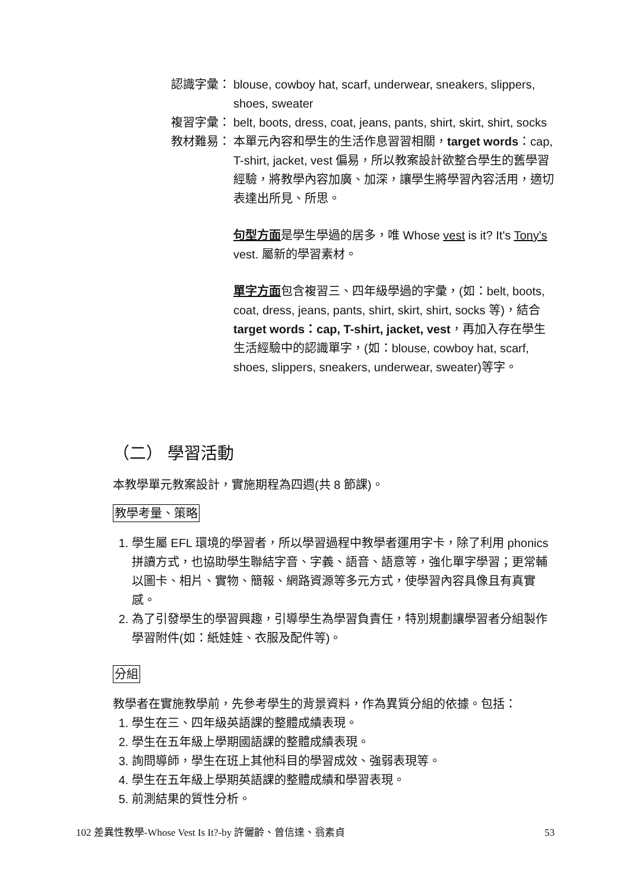認識字彙： blouse, cowboy hat, scarf, underwear, sneakers, slippers, shoes, sweater
複習字彙： belt, boots, dress, coat, jeans, pants, shirt, skirt, shirt, socks
教材難易： 本單元內容和學生的生活作息習習相關，target words：cap, T-shirt, jacket, vest 偏易，所以教案設計欲整合學生的舊學習經驗，將教學內容加廣、加深，讓學生將學習內容活用，適切表達出所見、所思。
句型方面是學生學過的居多，唯 Whose vest is it? It's Tony's vest. 屬新的學習素材。
單字方面包含複習三、四年級學過的字彙，(如：belt, boots, coat, dress, jeans, pants, shirt, skirt, shirt, socks 等)，結合 target words：cap, T-shirt, jacket, vest，再加入存在學生生活經驗中的認識單字，(如：blouse, cowboy hat, scarf, shoes, slippers, sneakers, underwear, sweater)等字。
（二） 學習活動
本教學單元教案設計，實施期程為四週(共 8 節課)。
教學考量、策略
1. 學生屬 EFL 環境的學習者，所以學習過程中教學者運用字卡，除了利用 phonics 拼讀方式，也協助學生聯結字音、字義、語音、語意等，強化單字學習；更常輔以圖卡、相片、實物、簡報、網路資源等多元方式，使學習內容具像且有真實感。
2. 為了引發學生的學習興趣，引導學生為學習負責任，特別規劃讓學習者分組製作學習附件(如：紙娃娃、衣服及配件等)。
分組
教學者在實施教學前，先參考學生的背景資料，作為異質分組的依據。包括：
1. 學生在三、四年級英語課的整體成績表現。
2. 學生在五年級上學期國語課的整體成績表現。
3. 詢問導師，學生在班上其他科目的學習成效、強弱表現等。
4. 學生在五年級上學期英語課的整體成績和學習表現。
5. 前測結果的質性分析。
102 差異性教學-Whose Vest Is It?-by 許儷齡、曾信達、翁素貞 53